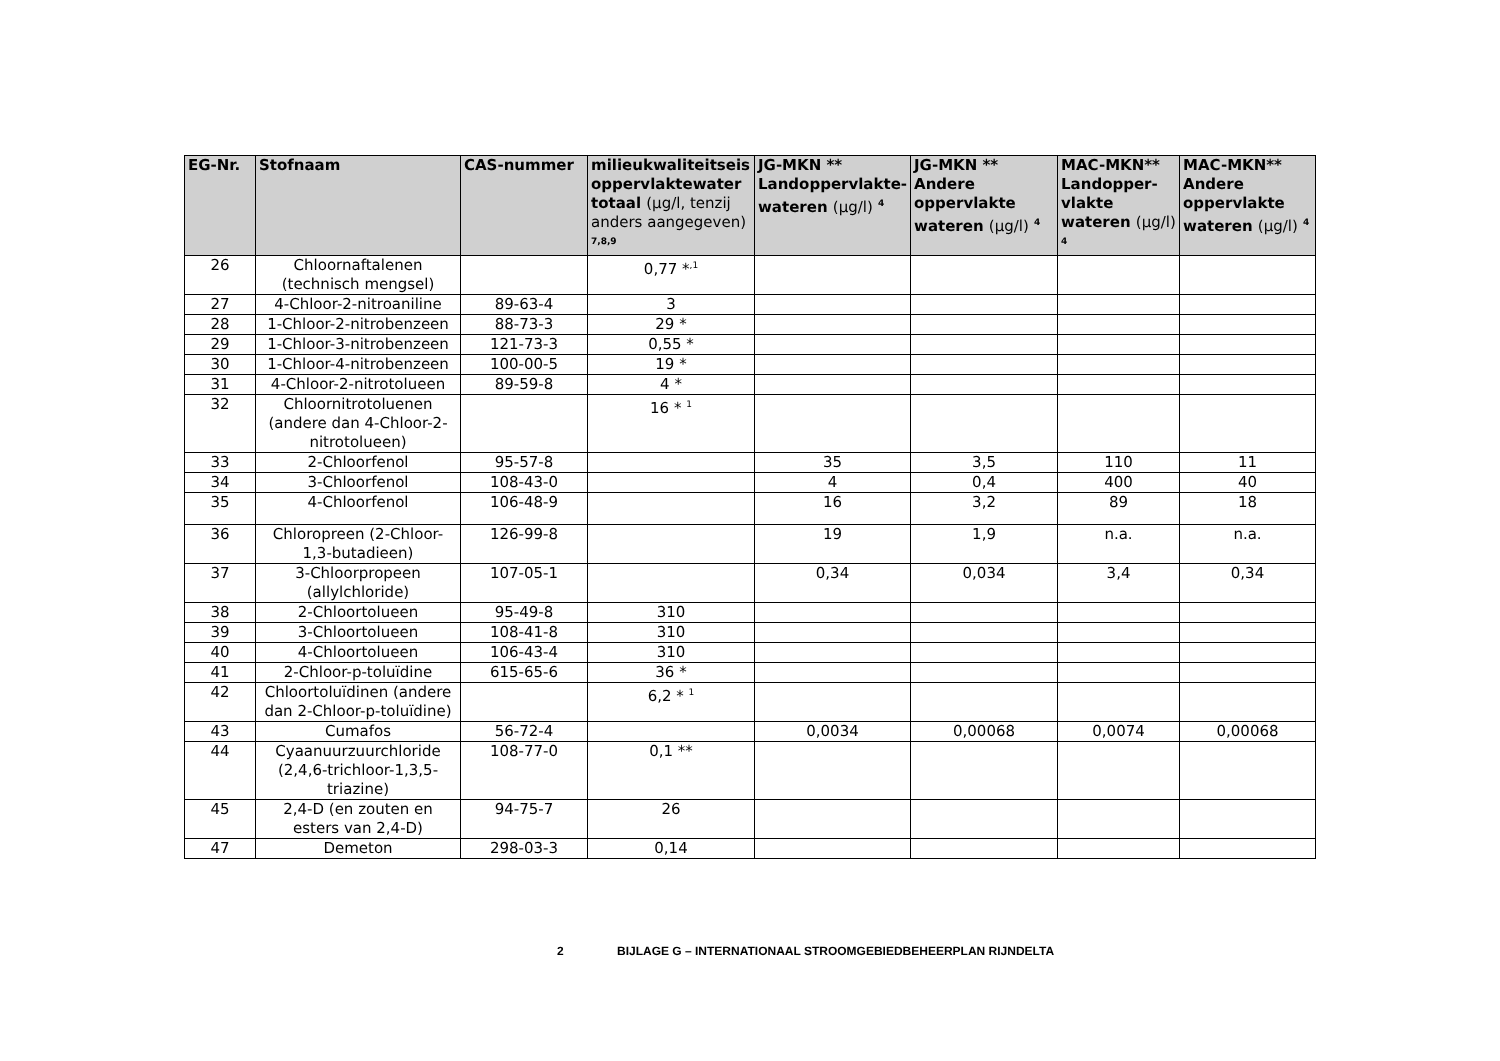| EG-Nr. | Stofnaam | CAS-nummer | milieukwaliteitseis oppervlaktewater totaal (µg/l, tenzij anders aangegeven) <sup>7,8,9</sup> | JG-MKN ** Landoppervlakte-wateren (µg/l) <sup>4</sup> | JG-MKN ** Andere oppervlakte wateren (µg/l) <sup>4</sup> | MAC-MKN** Landopper-vlakte wateren (µg/l) <sup>4</sup> | MAC-MKN** Andere oppervlakte wateren (µg/l) <sup>4</sup> |
| --- | --- | --- | --- | --- | --- | --- | --- |
| 26 | Chloornaftalenen (technisch mengsel) | | 0,77 *<sup>,1</sup> | | | | |
| 27 | 4-Chloor-2-nitroaniline | 89-63-4 | 3 | | | | |
| 28 | 1-Chloor-2-nitrobenzeen | 88-73-3 | 29 * | | | | |
| 29 | 1-Chloor-3-nitrobenzeen | 121-73-3 | 0,55 * | | | | |
| 30 | 1-Chloor-4-nitrobenzeen | 100-00-5 | 19 * | | | | |
| 31 | 4-Chloor-2-nitrotolueen | 89-59-8 | 4 * | | | | |
| 32 | Chloornitrotoluenen (andere dan 4-Chloor-2-nitrotolueen) | | 16 * <sup>1</sup> | | | | |
| 33 | 2-Chloorfenol | 95-57-8 | | 35 | 3,5 | 110 | 11 |
| 34 | 3-Chloorfenol | 108-43-0 | | 4 | 0,4 | 400 | 40 |
| 35 | 4-Chloorfenol | 106-48-9 | | 16 | 3,2 | 89 | 18 |
| 36 | Chloropreen (2-Chloor-1,3-butadieen) | 126-99-8 | | 19 | 1,9 | n.a. | n.a. |
| 37 | 3-Chloorpropeen (allylchloride) | 107-05-1 | | 0,34 | 0,034 | 3,4 | 0,34 |
| 38 | 2-Chloortolueen | 95-49-8 | 310 | | | | |
| 39 | 3-Chloortolueen | 108-41-8 | 310 | | | | |
| 40 | 4-Chloortolueen | 106-43-4 | 310 | | | | |
| 41 | 2-Chloor-p-toluïdine | 615-65-6 | 36 * | | | | |
| 42 | Chloortoluïdinen (andere dan 2-Chloor-p-toluïdine) | | 6,2 * <sup>1</sup> | | | | |
| 43 | Cumafos | 56-72-4 | | 0,0034 | 0,00068 | 0,0074 | 0,00068 |
| 44 | Cyaanuurzuurchloride (2,4,6-trichloor-1,3,5-triazine) | 108-77-0 | 0,1 ** | | | | |
| 45 | 2,4-D (en zouten en esters van 2,4-D) | 94-75-7 | 26 | | | | |
| 47 | Demeton | 298-03-3 | 0,14 | | | | |
2 BIJLAGE G – INTERNATIONAAL STROOMGEBIEDBEHEERPLAN RIJNDELTA